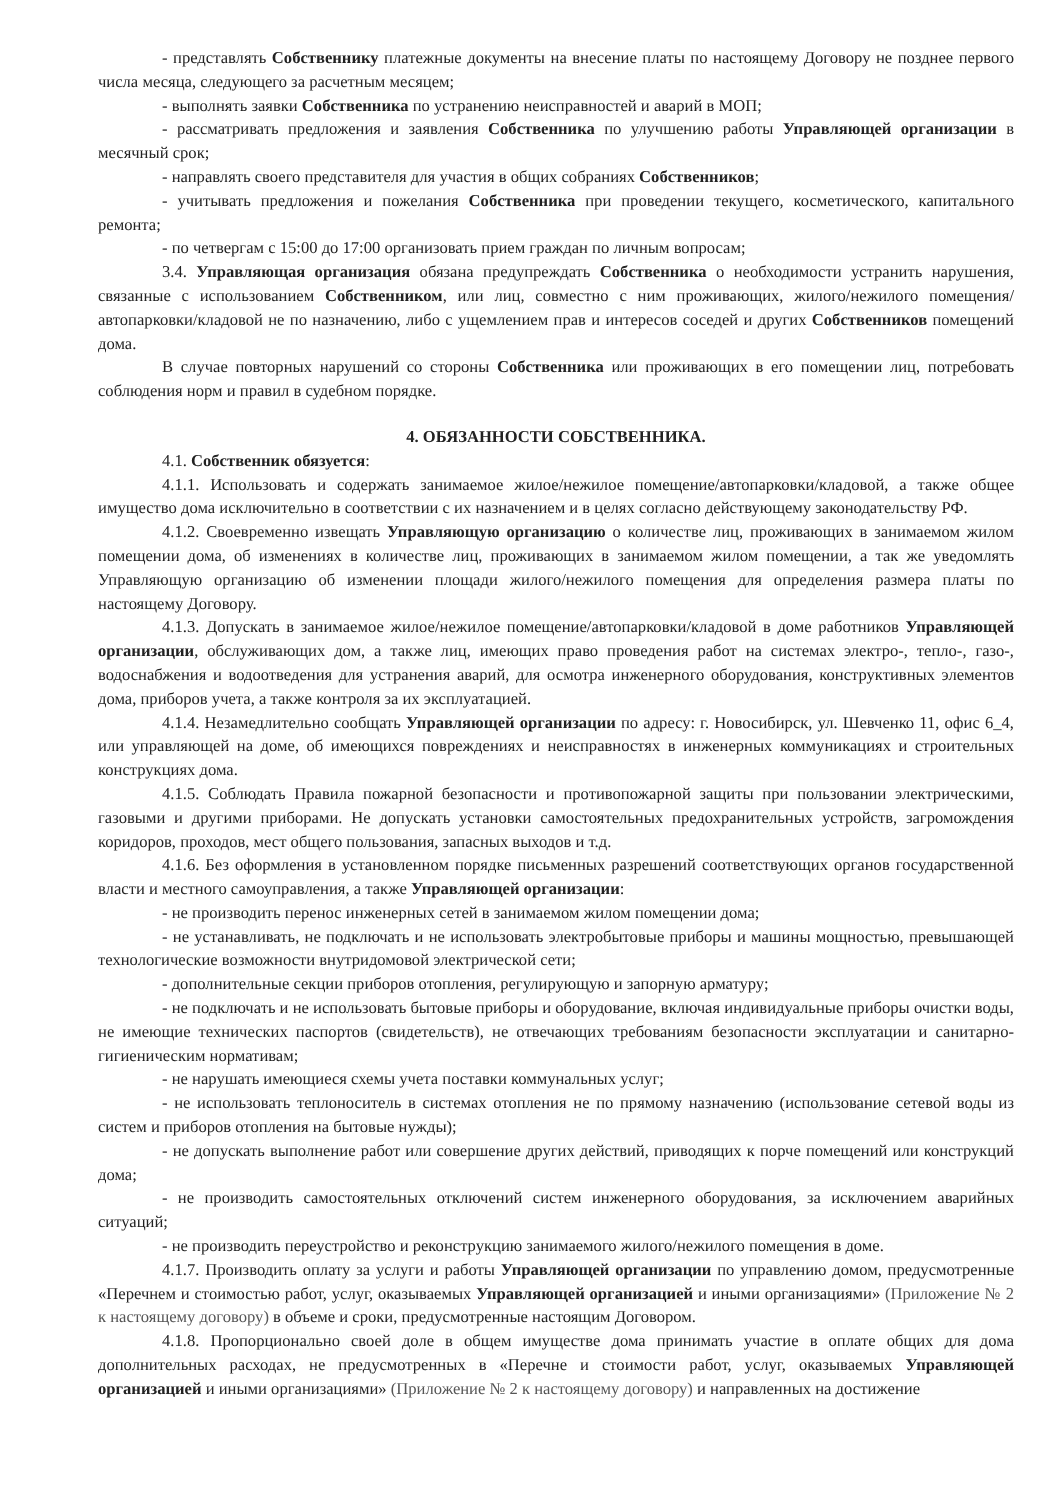- представлять Собственнику платежные документы на внесение платы по настоящему Договору не позднее первого числа месяца, следующего за расчетным месяцем;
- выполнять заявки Собственника по устранению неисправностей и аварий в МОП;
- рассматривать предложения и заявления Собственника по улучшению работы Управляющей организации в месячный срок;
- направлять своего представителя для участия в общих собраниях Собственников;
- учитывать предложения и пожелания Собственника при проведении текущего, косметического, капитального ремонта;
- по четвергам с 15:00 до 17:00 организовать прием граждан по личным вопросам;
3.4. Управляющая организация обязана предупреждать Собственника о необходимости устранить нарушения, связанные с использованием Собственником, или лиц, совместно с ним проживающих, жилого/нежилого помещения/автопарковки/кладовой не по назначению, либо с ущемлением прав и интересов соседей и других Собственников помещений дома.
В случае повторных нарушений со стороны Собственника или проживающих в его помещении лиц, потребовать соблюдения норм и правил в судебном порядке.
4. ОБЯЗАННОСТИ СОБСТВЕННИКА.
4.1. Собственник обязуется:
4.1.1. Использовать и содержать занимаемое жилое/нежилое помещение/автопарковки/кладовой, а также общее имущество дома исключительно в соответствии с их назначением и в целях согласно действующему законодательству РФ.
4.1.2. Своевременно извещать Управляющую организацию о количестве лиц, проживающих в занимаемом жилом помещении дома, об изменениях в количестве лиц, проживающих в занимаемом жилом помещении, а так же уведомлять Управляющую организацию об изменении площади жилого/нежилого помещения для определения размера платы по настоящему Договору.
4.1.3. Допускать в занимаемое жилое/нежилое помещение/автопарковки/кладовой в доме работников Управляющей организации, обслуживающих дом, а также лиц, имеющих право проведения работ на системах электро-, тепло-, газо-, водоснабжения и водоотведения для устранения аварий, для осмотра инженерного оборудования, конструктивных элементов дома, приборов учета, а также контроля за их эксплуатацией.
4.1.4. Незамедлительно сообщать Управляющей организации по адресу: г. Новосибирск, ул. Шевченко 11, офис 6_4, или управляющей на доме, об имеющихся повреждениях и неисправностях в инженерных коммуникациях и строительных конструкциях дома.
4.1.5. Соблюдать Правила пожарной безопасности и противопожарной защиты при пользовании электрическими, газовыми и другими приборами. Не допускать установки самостоятельных предохранительных устройств, загромождения коридоров, проходов, мест общего пользования, запасных выходов и т.д.
4.1.6. Без оформления в установленном порядке письменных разрешений соответствующих органов государственной власти и местного самоуправления, а также Управляющей организации:
- не производить перенос инженерных сетей в занимаемом жилом помещении дома;
- не устанавливать, не подключать и не использовать электробытовые приборы и машины мощностью, превышающей технологические возможности внутридомовой электрической сети;
- дополнительные секции приборов отопления, регулирующую и запорную арматуру;
- не подключать и не использовать бытовые приборы и оборудование, включая индивидуальные приборы очистки воды, не имеющие технических паспортов (свидетельств), не отвечающих требованиям безопасности эксплуатации и санитарно-гигиеническим нормативам;
- не нарушать имеющиеся схемы учета поставки коммунальных услуг;
- не использовать теплоноситель в системах отопления не по прямому назначению (использование сетевой воды из систем и приборов отопления на бытовые нужды);
- не допускать выполнение работ или совершение других действий, приводящих к порче помещений или конструкций дома;
- не производить самостоятельных отключений систем инженерного оборудования, за исключением аварийных ситуаций;
- не производить переустройство и реконструкцию занимаемого жилого/нежилого помещения в доме.
4.1.7. Производить оплату за услуги и работы Управляющей организации по управлению домом, предусмотренные «Перечнем и стоимостью работ, услуг, оказываемых Управляющей организацией и иными организациями» (Приложение № 2 к настоящему договору) в объеме и сроки, предусмотренные настоящим Договором.
4.1.8. Пропорционально своей доле в общем имуществе дома принимать участие в оплате общих для дома дополнительных расходах, не предусмотренных в «Перечне и стоимости работ, услуг, оказываемых Управляющей организацией и иными организациями» (Приложение № 2 к настоящему договору) и направленных на достижение